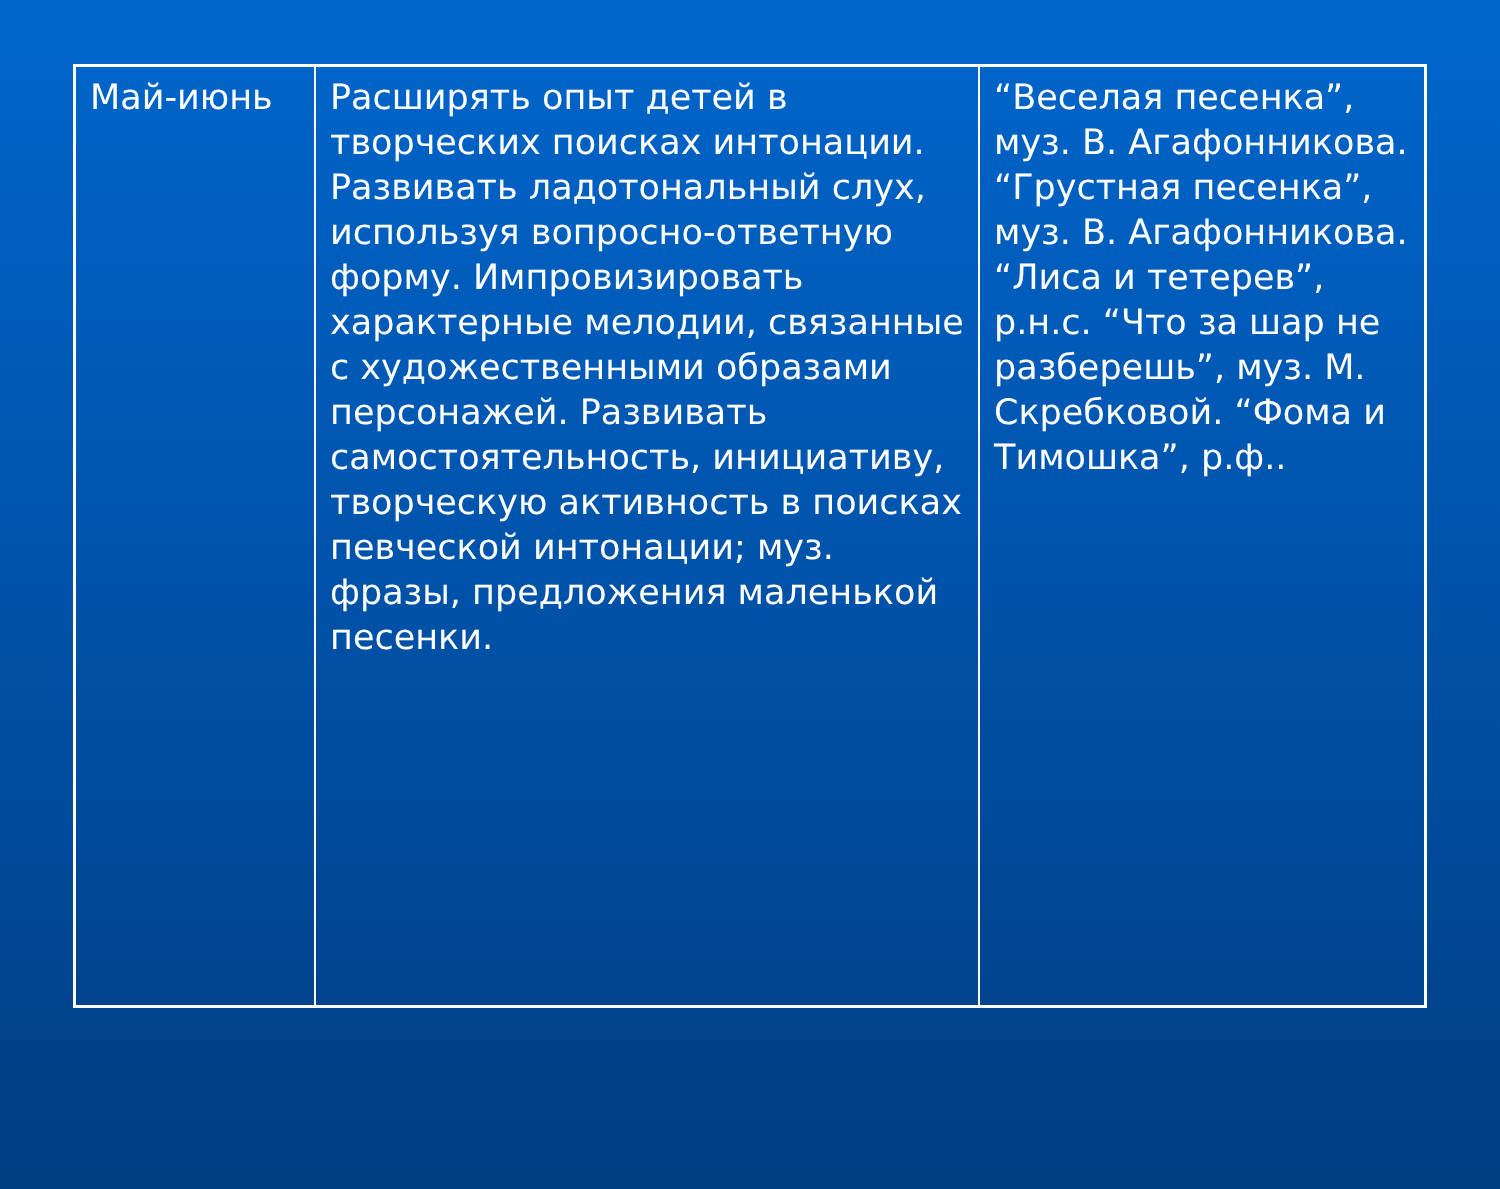| Май-июнь | Расширять опыт детей в творческих поисках интонации. Развивать ладотональный слух, используя вопросно-ответную форму. Импровизировать характерные мелодии, связанные с художественными образами персонажей. Развивать самостоятельность, инициативу, творческую активность в поисках певческой интонации; муз. фразы, предложения маленькой песенки. | “Веселая песенка”, муз. В. Агафонникова. “Грустная песенка”, муз. В. Агафонникова. “Лиса и тетерев”, р.н.с. “Что за шар не разберешь”, муз. М. Скребковой. “Фома и Тимошка”, р.ф.. |